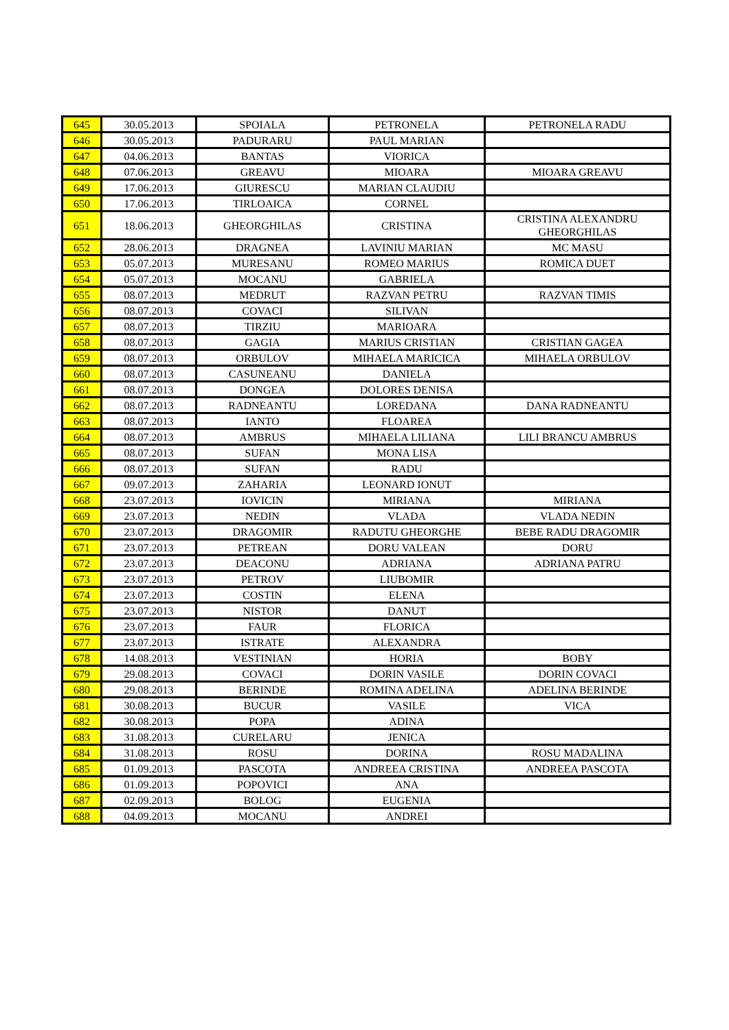| 645 | 30.05.2013 | SPOIALA | PETRONELA | PETRONELA RADU |
| 646 | 30.05.2013 | PADURARU | PAUL MARIAN | |
| 647 | 04.06.2013 | BANTAS | VIORICA | |
| 648 | 07.06.2013 | GREAVU | MIOARA | MIOARA GREAVU |
| 649 | 17.06.2013 | GIURESCU | MARIAN CLAUDIU | |
| 650 | 17.06.2013 | TIRLOAICA | CORNEL | |
| 651 | 18.06.2013 | GHEORGHILAS | CRISTINA | CRISTINA ALEXANDRU GHEORGHILAS |
| 652 | 28.06.2013 | DRAGNEA | LAVINIU MARIAN | MC MASU |
| 653 | 05.07.2013 | MURESANU | ROMEO MARIUS | ROMICA DUET |
| 654 | 05.07.2013 | MOCANU | GABRIELA | |
| 655 | 08.07.2013 | MEDRUT | RAZVAN PETRU | RAZVAN TIMIS |
| 656 | 08.07.2013 | COVACI | SILIVAN | |
| 657 | 08.07.2013 | TIRZIU | MARIOARA | |
| 658 | 08.07.2013 | GAGIA | MARIUS CRISTIAN | CRISTIAN GAGEA |
| 659 | 08.07.2013 | ORBULOV | MIHAELA MARICICA | MIHAELA ORBULOV |
| 660 | 08.07.2013 | CASUNEANU | DANIELA | |
| 661 | 08.07.2013 | DONGEA | DOLORES DENISA | |
| 662 | 08.07.2013 | RADNEANTU | LOREDANA | DANA RADNEANTU |
| 663 | 08.07.2013 | IANTO | FLOAREA | |
| 664 | 08.07.2013 | AMBRUS | MIHAELA LILIANA | LILI BRANCU AMBRUS |
| 665 | 08.07.2013 | SUFAN | MONA LISA | |
| 666 | 08.07.2013 | SUFAN | RADU | |
| 667 | 09.07.2013 | ZAHARIA | LEONARD IONUT | |
| 668 | 23.07.2013 | IOVICIN | MIRIANA | MIRIANA |
| 669 | 23.07.2013 | NEDIN | VLADA | VLADA NEDIN |
| 670 | 23.07.2013 | DRAGOMIR | RADUTU GHEORGHE | BEBE RADU DRAGOMIR |
| 671 | 23.07.2013 | PETREAN | DORU VALEAN | DORU |
| 672 | 23.07.2013 | DEACONU | ADRIANA | ADRIANA PATRU |
| 673 | 23.07.2013 | PETROV | LIUBOMIR | |
| 674 | 23.07.2013 | COSTIN | ELENA | |
| 675 | 23.07.2013 | NISTOR | DANUT | |
| 676 | 23.07.2013 | FAUR | FLORICA | |
| 677 | 23.07.2013 | ISTRATE | ALEXANDRA | |
| 678 | 14.08.2013 | VESTINIAN | HORIA | BOBY |
| 679 | 29.08.2013 | COVACI | DORIN VASILE | DORIN COVACI |
| 680 | 29.08.2013 | BERINDE | ROMINA ADELINA | ADELINA BERINDE |
| 681 | 30.08.2013 | BUCUR | VASILE | VICA |
| 682 | 30.08.2013 | POPA | ADINA | |
| 683 | 31.08.2013 | CURELARU | JENICA | |
| 684 | 31.08.2013 | ROSU | DORINA | ROSU MADALINA |
| 685 | 01.09.2013 | PASCOTA | ANDREEA CRISTINA | ANDREEA PASCOTA |
| 686 | 01.09.2013 | POPOVICI | ANA | |
| 687 | 02.09.2013 | BOLOG | EUGENIA | |
| 688 | 04.09.2013 | MOCANU | ANDREI | |